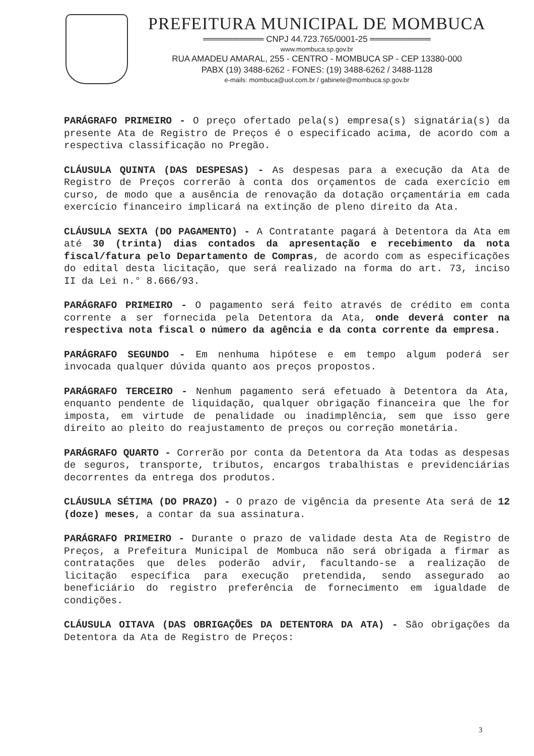PREFEITURA MUNICIPAL DE MOMBUCA
══════════ CNPJ 44.723.765/0001-25 ══════════
www.mombuca.sp.gov.br
RUA AMADEU AMARAL, 255 - CENTRO - MOMBUCA SP - CEP 13380-000
PABX (19) 3488-6262 - FONES: (19) 3488-6262 / 3488-1128
e-mails: mombuca@uol.com.br / gabinete@mombuca.sp.gov.br
PARÁGRAFO PRIMEIRO - O preço ofertado pela(s) empresa(s) signatária(s) da presente Ata de Registro de Preços é o especificado acima, de acordo com a respectiva classificação no Pregão.
CLÁUSULA QUINTA (DAS DESPESAS) - As despesas para a execução da Ata de Registro de Preços correrão à conta dos orçamentos de cada exercício em curso, de modo que a ausência de renovação da dotação orçamentária em cada exercício financeiro implicará na extinção de pleno direito da Ata.
CLÁUSULA SEXTA (DO PAGAMENTO) - A Contratante pagará à Detentora da Ata em até 30 (trinta) dias contados da apresentação e recebimento da nota fiscal/fatura pelo Departamento de Compras, de acordo com as especificações do edital desta licitação, que será realizado na forma do art. 73, inciso II da Lei n.° 8.666/93.
PARÁGRAFO PRIMEIRO - O pagamento será feito através de crédito em conta corrente a ser fornecida pela Detentora da Ata, onde deverá conter na respectiva nota fiscal o número da agência e da conta corrente da empresa.
PARÁGRAFO SEGUNDO - Em nenhuma hipótese e em tempo algum poderá ser invocada qualquer dúvida quanto aos preços propostos.
PARÁGRAFO TERCEIRO - Nenhum pagamento será efetuado à Detentora da Ata, enquanto pendente de liquidação, qualquer obrigação financeira que lhe for imposta, em virtude de penalidade ou inadimplência, sem que isso gere direito ao pleito do reajustamento de preços ou correção monetária.
PARÁGRAFO QUARTO - Correrão por conta da Detentora da Ata todas as despesas de seguros, transporte, tributos, encargos trabalhistas e previdenciárias decorrentes da entrega dos produtos.
CLÁUSULA SÉTIMA (DO PRAZO) - O prazo de vigência da presente Ata será de 12 (doze) meses, a contar da sua assinatura.
PARÁGRAFO PRIMEIRO - Durante o prazo de validade desta Ata de Registro de Preços, a Prefeitura Municipal de Mombuca não será obrigada a firmar as contratações que deles poderão advir, facultando-se a realização de licitação específica para execução pretendida, sendo assegurado ao beneficiário do registro preferência de fornecimento em igualdade de condições.
CLÁUSULA OITAVA (DAS OBRIGAÇÕES DA DETENTORA DA ATA) - São obrigações da Detentora da Ata de Registro de Preços:
3